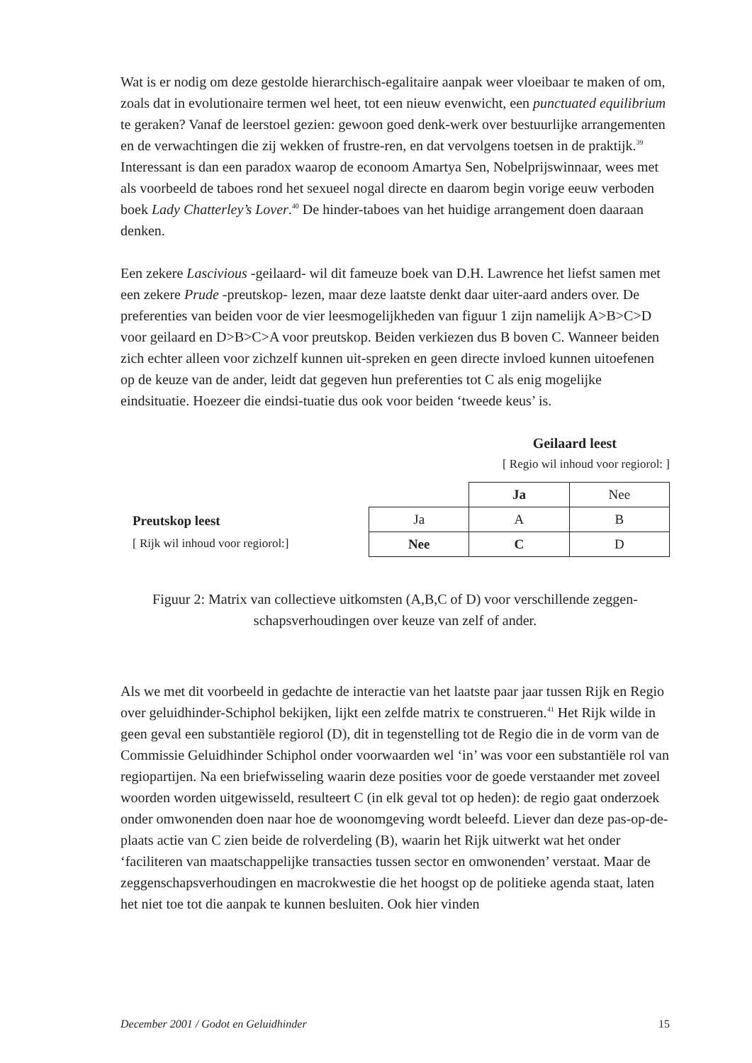Wat is er nodig om deze gestolde hierarchisch-egalitaire aanpak weer vloeibaar te maken of om, zoals dat in evolutionaire termen wel heet, tot een nieuw evenwicht, een punctuated equilibrium te geraken? Vanaf de leerstoel gezien: gewoon goed denk-werk over bestuurlijke arrangementen en de verwachtingen die zij wekken of frustre-ren, en dat vervolgens toetsen in de praktijk.<sup>39</sup> Interessant is dan een paradox waarop de econoom Amartya Sen, Nobelprijswinnaar, wees met als voorbeeld de taboes rond het sexueel nogal directe en daarom begin vorige eeuw verboden boek Lady Chatterley’s Lover.<sup>40</sup> De hinder-taboes van het huidige arrangement doen daaraan denken.
Een zekere Lascivious -geilaard- wil dit fameuze boek van D.H. Lawrence het liefst samen met een zekere Prude -preutskop- lezen, maar deze laatste denkt daar uiter-aard anders over. De preferenties van beiden voor de vier leesmogelijkheden van figuur 1 zijn namelijk A>B>C>D voor geilaard en D>B>C>A voor preutskop. Beiden verkiezen dus B boven C. Wanneer beiden zich echter alleen voor zichzelf kunnen uit-spreken en geen directe invloed kunnen uitoefenen op de keuze van de ander, leidt dat gegeven hun preferenties tot C als enig mogelijke eindsituatie. Hoezeer die eindsi-tuatie dus ook voor beiden ‘tweede keus’ is.
Geilaard leest
[ Regio wil inhoud voor regiorol: ]
Preutskop leest
[ Rijk wil inhoud voor regiorol:]
| | Ja | Nee |
| Ja | A | B |
| Nee | C | D |
Figuur 2: Matrix van collectieve uitkomsten (A,B,C of D) voor verschillende zeggen-
schapsverhoudingen over keuze van zelf of ander.
Als we met dit voorbeeld in gedachte de interactie van het laatste paar jaar tussen Rijk en Regio over geluidhinder-Schiphol bekijken, lijkt een zelfde matrix te construeren.<sup>41</sup> Het Rijk wilde in geen geval een substantiële regiorol (D), dit in tegenstelling tot de Regio die in de vorm van de Commissie Geluidhinder Schiphol onder voorwaarden wel ‘in’ was voor een substantiële rol van regiopartijen. Na een briefwisseling waarin deze posities voor de goede verstaander met zoveel woorden worden uitgewisseld, resulteert C (in elk geval tot op heden): de regio gaat onderzoek onder omwonenden doen naar hoe de woonomgeving wordt beleefd. Liever dan deze pas-op-de-plaats actie van C zien beide de rolverdeling (B), waarin het Rijk uitwerkt wat het onder ‘faciliteren van maatschappelijke transacties tussen sector en omwonenden’ verstaat. Maar de zeggenschapsverhoudingen en macrokwestie die het hoogst op de politieke agenda staat, laten het niet toe tot die aanpak te kunnen besluiten. Ook hier vinden
December 2001 / Godot en Geluidhinder 15